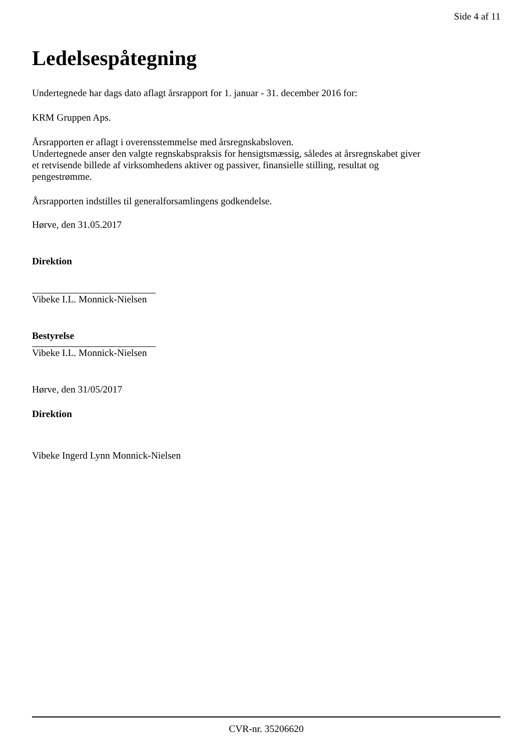Side 4 af 11
Ledelsespåtegning
Undertegnede har dags dato aflagt årsrapport for 1. januar - 31. december 2016 for:
KRM Gruppen Aps.
Årsrapporten er aflagt i overensstemmelse med årsregnskabsloven.
Undertegnede anser den valgte regnskabspraksis for hensigtsmæssig, således at årsregnskabet giver
et retvisende billede af virksomhedens aktiver og passiver, finansielle stilling, resultat og
pengestrømme.
Årsrapporten indstilles til generalforsamlingens godkendelse.
Hørve, den 31.05.2017
Direktion
Vibeke I.L. Monnick-Nielsen
Bestyrelse
Vibeke I.L. Monnick-Nielsen
Hørve, den 31/05/2017
Direktion
Vibeke Ingerd Lynn Monnick-Nielsen
CVR-nr. 35206620